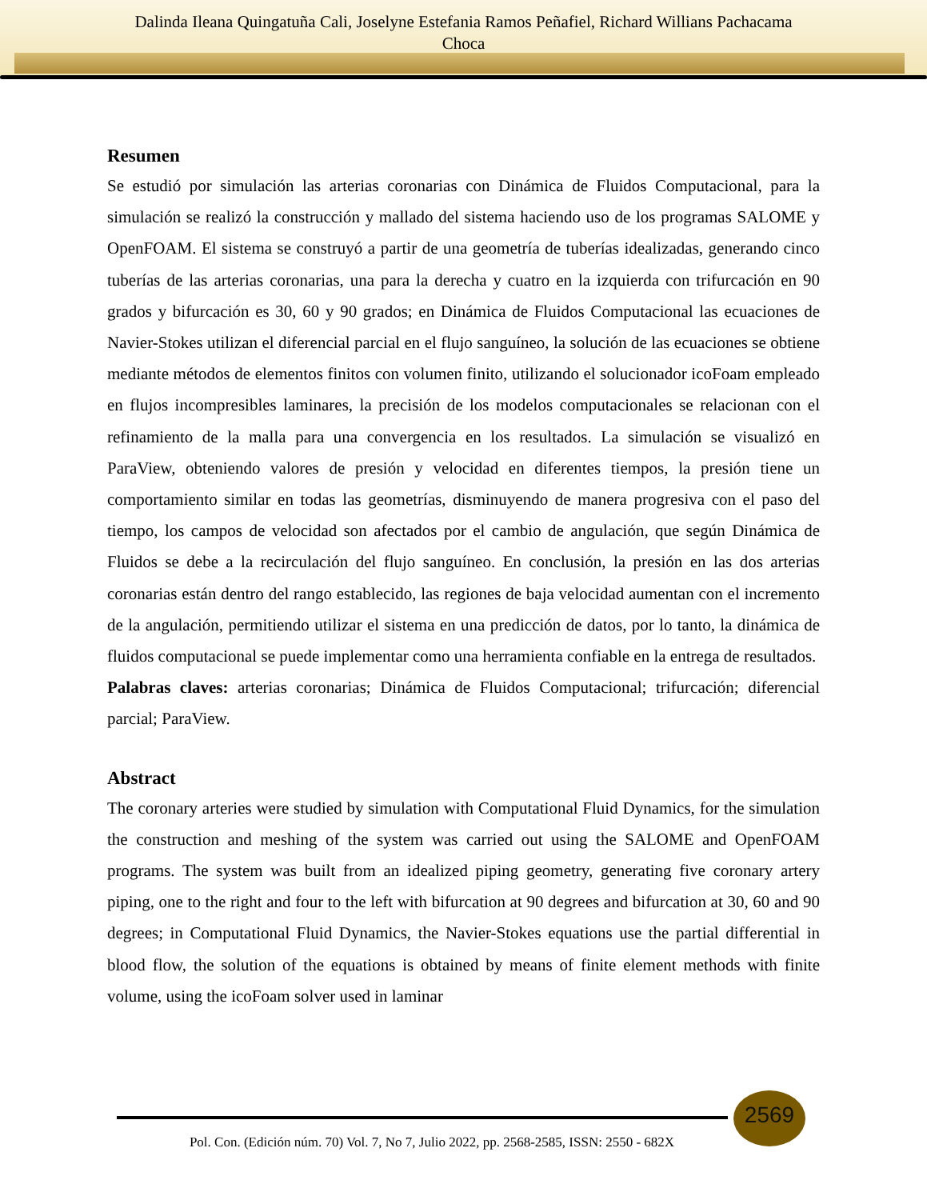Dalinda Ileana Quingatuña Cali, Joselyne Estefania Ramos Peñafiel, Richard Willians Pachacama
Choca
Resumen
Se estudió por simulación las arterias coronarias con Dinámica de Fluidos Computacional, para la simulación se realizó la construcción y mallado del sistema haciendo uso de los programas SALOME y OpenFOAM. El sistema se construyó a partir de una geometría de tuberías idealizadas, generando cinco tuberías de las arterias coronarias, una para la derecha y cuatro en la izquierda con trifurcación en 90 grados y bifurcación es 30, 60 y 90 grados; en Dinámica de Fluidos Computacional las ecuaciones de Navier-Stokes utilizan el diferencial parcial en el flujo sanguíneo, la solución de las ecuaciones se obtiene mediante métodos de elementos finitos con volumen finito, utilizando el solucionador icoFoam empleado en flujos incompresibles laminares, la precisión de los modelos computacionales se relacionan con el refinamiento de la malla para una convergencia en los resultados. La simulación se visualizó en ParaView, obteniendo valores de presión y velocidad en diferentes tiempos, la presión tiene un comportamiento similar en todas las geometrías, disminuyendo de manera progresiva con el paso del tiempo, los campos de velocidad son afectados por el cambio de angulación, que según Dinámica de Fluidos se debe a la recirculación del flujo sanguíneo. En conclusión, la presión en las dos arterias coronarias están dentro del rango establecido, las regiones de baja velocidad aumentan con el incremento de la angulación, permitiendo utilizar el sistema en una predicción de datos, por lo tanto, la dinámica de fluidos computacional se puede implementar como una herramienta confiable en la entrega de resultados.
Palabras claves: arterias coronarias; Dinámica de Fluidos Computacional; trifurcación; diferencial parcial; ParaView.
Abstract
The coronary arteries were studied by simulation with Computational Fluid Dynamics, for the simulation the construction and meshing of the system was carried out using the SALOME and OpenFOAM programs. The system was built from an idealized piping geometry, generating five coronary artery piping, one to the right and four to the left with bifurcation at 90 degrees and bifurcation at 30, 60 and 90 degrees; in Computational Fluid Dynamics, the Navier-Stokes equations use the partial differential in blood flow, the solution of the equations is obtained by means of finite element methods with finite volume, using the icoFoam solver used in laminar
2569
Pol. Con. (Edición núm. 70) Vol. 7, No 7, Julio 2022, pp. 2568-2585, ISSN: 2550 - 682X